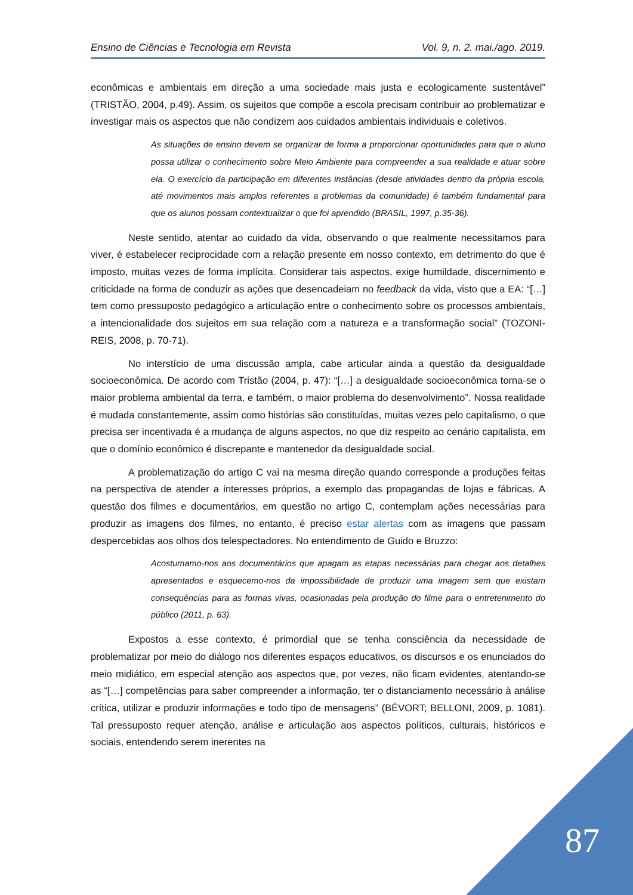Ensino de Ciências e Tecnologia em Revista Vol. 9, n. 2. mai./ago. 2019.
econômicas e ambientais em direção a uma sociedade mais justa e ecologicamente sustentável” (TRISTÃO, 2004, p.49). Assim, os sujeitos que compõe a escola precisam contribuir ao problematizar e investigar mais os aspectos que não condizem aos cuidados ambientais individuais e coletivos.
As situações de ensino devem se organizar de forma a proporcionar oportunidades para que o aluno possa utilizar o conhecimento sobre Meio Ambiente para compreender a sua realidade e atuar sobre ela. O exercício da participação em diferentes instâncias (desde atividades dentro da própria escola, até movimentos mais amplos referentes a problemas da comunidade) é também fundamental para que os alunos possam contextualizar o que foi aprendido (BRASIL, 1997, p.35-36).
Neste sentido, atentar ao cuidado da vida, observando o que realmente necessitamos para viver, é estabelecer reciprocidade com a relação presente em nosso contexto, em detrimento do que é imposto, muitas vezes de forma implícita. Considerar tais aspectos, exige humildade, discernimento e criticidade na forma de conduzir as ações que desencadeiam no feedback da vida, visto que a EA: “[…] tem como pressuposto pedagógico a articulação entre o conhecimento sobre os processos ambientais, a intencionalidade dos sujeitos em sua relação com a natureza e a transformação social” (TOZONI-REIS, 2008, p. 70-71).
No interstício de uma discussão ampla, cabe articular ainda a questão da desigualdade socioeconômica. De acordo com Tristão (2004, p. 47): “[…] a desigualdade socioeconômica torna-se o maior problema ambiental da terra, e também, o maior problema do desenvolvimento”. Nossa realidade é mudada constantemente, assim como histórias são constituídas, muitas vezes pelo capitalismo, o que precisa ser incentivada é a mudança de alguns aspectos, no que diz respeito ao cenário capitalista, em que o domínio econômico é discrepante e mantenedor da desigualdade social.
A problematização do artigo C vai na mesma direção quando corresponde a produções feitas na perspectiva de atender a interesses próprios, a exemplo das propagandas de lojas e fábricas. A questão dos filmes e documentários, em questão no artigo C, contemplam ações necessárias para produzir as imagens dos filmes, no entanto, é preciso estar alertas com as imagens que passam despercebidas aos olhos dos telespectadores. No entendimento de Guido e Bruzzo:
Acostumamo-nos aos documentários que apagam as etapas necessárias para chegar aos detalhes apresentados e esquecemo-nos da impossibilidade de produzir uma imagem sem que existam consequências para as formas vivas, ocasionadas pela produção do filme para o entretenimento do público (2011, p. 63).
Expostos a esse contexto, é primordial que se tenha consciência da necessidade de problematizar por meio do diálogo nos diferentes espaços educativos, os discursos e os enunciados do meio midiático, em especial atenção aos aspectos que, por vezes, não ficam evidentes, atentando-se as “[…] competências para saber compreender a informação, ter o distanciamento necessário à análise crítica, utilizar e produzir informações e todo tipo de mensagens” (BÉVORT; BELLONI, 2009, p. 1081). Tal pressuposto requer atenção, análise e articulação aos aspectos políticos, culturais, históricos e sociais, entendendo serem inerentes na
87